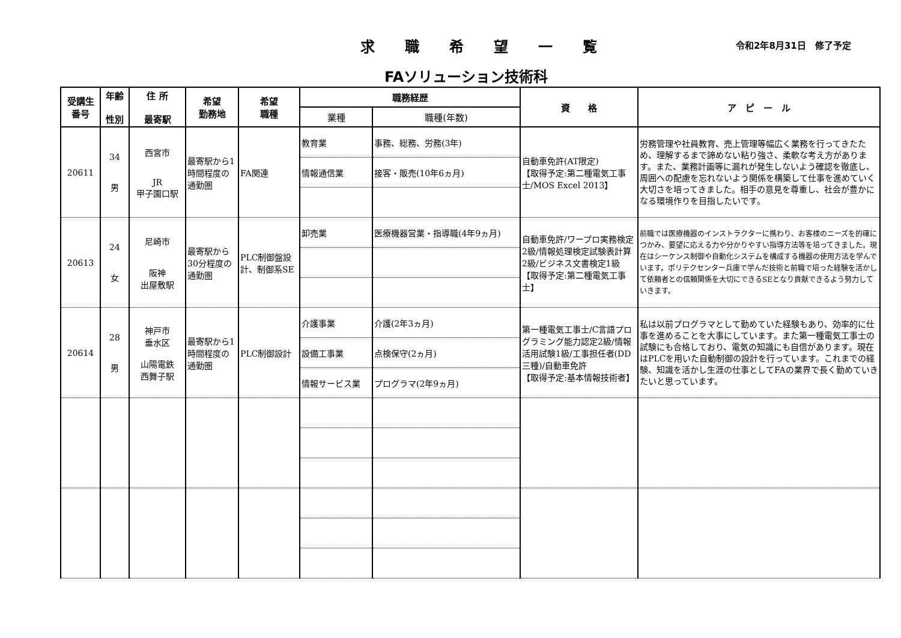求職希望一覧 令和2年8月31日　修了予定
FAソリューション技術科
| 受講生 番号 | 年齢 性別 | 住 所 最寄駅 | 希望 勤務地 | 希望 職種 | 職務経歴 | | 資 格 | ア ピ ー ル |
| --- | --- | --- | --- | --- | --- | --- | --- | --- |
| | | | | | 業種 | 職種(年数) | | |
| 20611 | 34 男 | 西宮市 JR 甲子園口駅 | 最寄駅から1時間程度の通勤圏 | FA関連 | 教育業 | 事務、総務、労務(3年) | 自動車免許(AT限定) 【取得予定:第二種電気工事士/MOS Excel 2013】 | 労務管理や社員教育、売上管理等幅広く業務を行ってきたため、理解するまで諦めない粘り強さ、柔軟な考え方があります。また、業務計画等に漏れが発生しないよう確認を徹底し、周囲への配慮を忘れないよう関係を構築して仕事を進めていく大切さを培ってきました。相手の意見を尊重し、社会が豊かになる環境作りを目指したいです。 |
| | | | | | 情報通信業 | 接客・販売(10年6ヵ月) | | |
| 20613 | 24 女 | 尼崎市 阪神 出屋敷駅 | 最寄駅から30分程度の通勤圏 | PLC制御盤設計、制御系SE | 卸売業 | 医療機器営業・指導職(4年9ヵ月) | 自動車免許/ワープロ実務検定2級/情報処理検定試験表計算2級/ビジネス文書検定1級 【取得予定:第二種電気工事士】 | 前職では医療機器のインストラクターに携わり、お客様のニーズを的確につかみ、要望に応える力や分かりやすい指導方法等を培ってきました。現在はシーケンス制御や自動化システムを構成する機器の使用方法を学んでいます。ポリテクセンター兵庫で学んだ技術と前職で培った経験を活かして依頼者との信頼関係を大切にできるSEとなり貢献できるよう努力していきます。 |
| 20614 | 28 男 | 神戸市 垂水区 山陽電鉄 西舞子駅 | 最寄駅から1時間程度の通勤圏 | PLC制御設計 | 介護事業 | 介護(2年3ヵ月) | 第一種電気工事士/C言語プログラミング能力認定2級/情報活用試験1級/工事担任者(DD三種)/自動車免許 【取得予定:基本情報技術者】 | 私は以前プログラマとして勤めていた経験もあり、効率的に仕事を進めることを大事にしています。また第一種電気工事士の試験にも合格しており、電気の知識にも自信があります。現在はPLCを用いた自動制御の設計を行っています。これまでの経験、知識を活かし生涯の仕事としてFAの業界で長く勤めていきたいと思っています。 |
| | | | | | 設備工事業 | 点検保守(2ヵ月) | | |
| | | | | | 情報サービス業 | プログラマ(2年9ヵ月) | | |